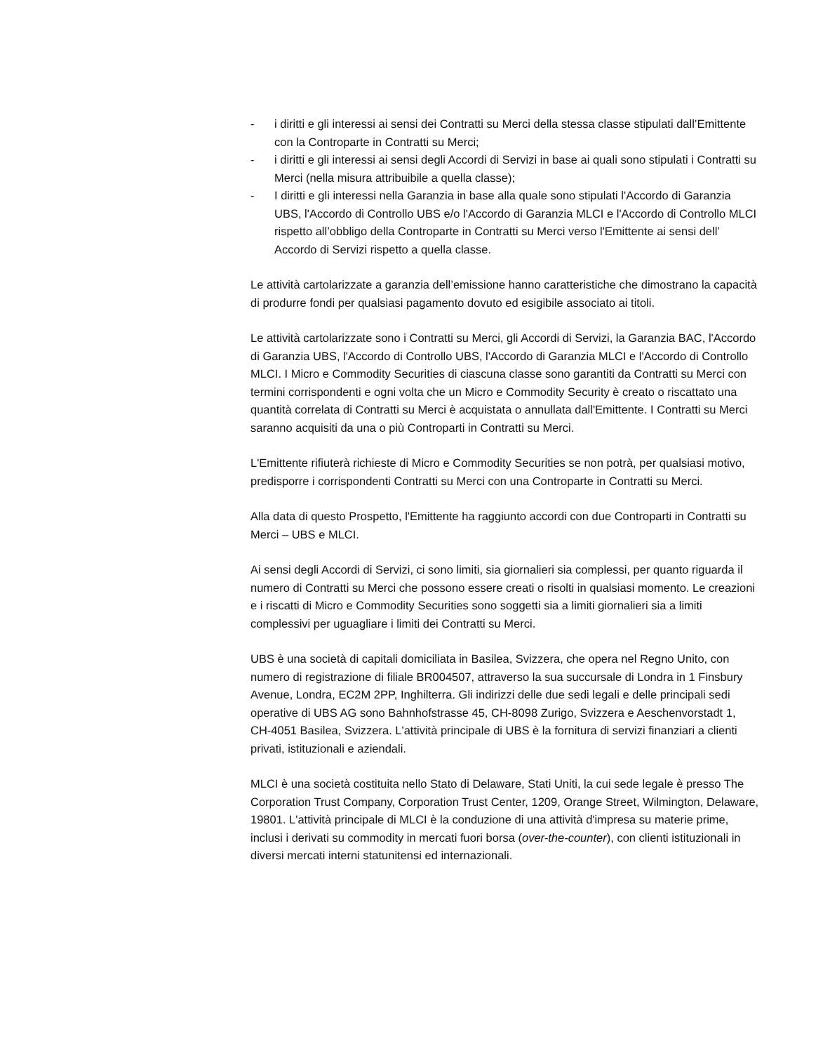- i diritti e gli interessi ai sensi dei Contratti su Merci della stessa classe stipulati dall’Emittente con la Controparte in Contratti su Merci;
- i diritti e gli interessi ai sensi degli Accordi di Servizi in base ai quali sono stipulati i Contratti su Merci (nella misura attribuibile a quella classe);
- I diritti e gli interessi nella Garanzia in base alla quale sono stipulati l'Accordo di Garanzia UBS, l'Accordo di Controllo UBS e/o l'Accordo di Garanzia MLCI e l'Accordo di Controllo MLCI rispetto all’obbligo della Controparte in Contratti su Merci verso l'Emittente ai sensi dell’ Accordo di Servizi rispetto a quella classe.
Le attività cartolarizzate a garanzia dell’emissione hanno caratteristiche che dimostrano la capacità di produrre fondi per qualsiasi pagamento dovuto ed esigibile associato ai titoli.
Le attività cartolarizzate sono i Contratti su Merci, gli Accordi di Servizi, la Garanzia BAC, l'Accordo di Garanzia UBS, l'Accordo di Controllo UBS, l'Accordo di Garanzia MLCI e l'Accordo di Controllo MLCI. I Micro e Commodity Securities di ciascuna classe sono garantiti da Contratti su Merci con termini corrispondenti e ogni volta che un Micro e Commodity Security è creato o riscattato una quantità correlata di Contratti su Merci è acquistata o annullata dall'Emittente. I Contratti su Merci saranno acquisiti da una o più Controparti in Contratti su Merci.
L'Emittente rifiuterà richieste di Micro e Commodity Securities se non potrà, per qualsiasi motivo, predisporre i corrispondenti Contratti su Merci con una Controparte in Contratti su Merci.
Alla data di questo Prospetto, l'Emittente ha raggiunto accordi con due Controparti in Contratti su Merci – UBS e MLCI.
Ai sensi degli Accordi di Servizi, ci sono limiti, sia giornalieri sia complessi, per quanto riguarda il numero di Contratti su Merci che possono essere creati o risolti in qualsiasi momento. Le creazioni e i riscatti di Micro e Commodity Securities sono soggetti sia a limiti giornalieri sia a limiti complessivi per uguagliare i limiti dei Contratti su Merci.
UBS è una società di capitali domiciliata in Basilea, Svizzera, che opera nel Regno Unito, con numero di registrazione di filiale BR004507, attraverso la sua succursale di Londra in 1 Finsbury Avenue, Londra, EC2M 2PP, Inghilterra. Gli indirizzi delle due sedi legali e delle principali sedi operative di UBS AG sono Bahnhofstrasse 45, CH-8098 Zurigo, Svizzera e Aeschenvorstadt 1, CH-4051 Basilea, Svizzera. L'attività principale di UBS è la fornitura di servizi finanziari a clienti privati, istituzionali e aziendali.
MLCI è una società costituita nello Stato di Delaware, Stati Uniti, la cui sede legale è presso The Corporation Trust Company, Corporation Trust Center, 1209, Orange Street, Wilmington, Delaware, 19801. L'attività principale di MLCI è la conduzione di una attività d'impresa su materie prime, inclusi i derivati su commodity in mercati fuori borsa (over-the-counter), con clienti istituzionali in diversi mercati interni statunitensi ed internazionali.